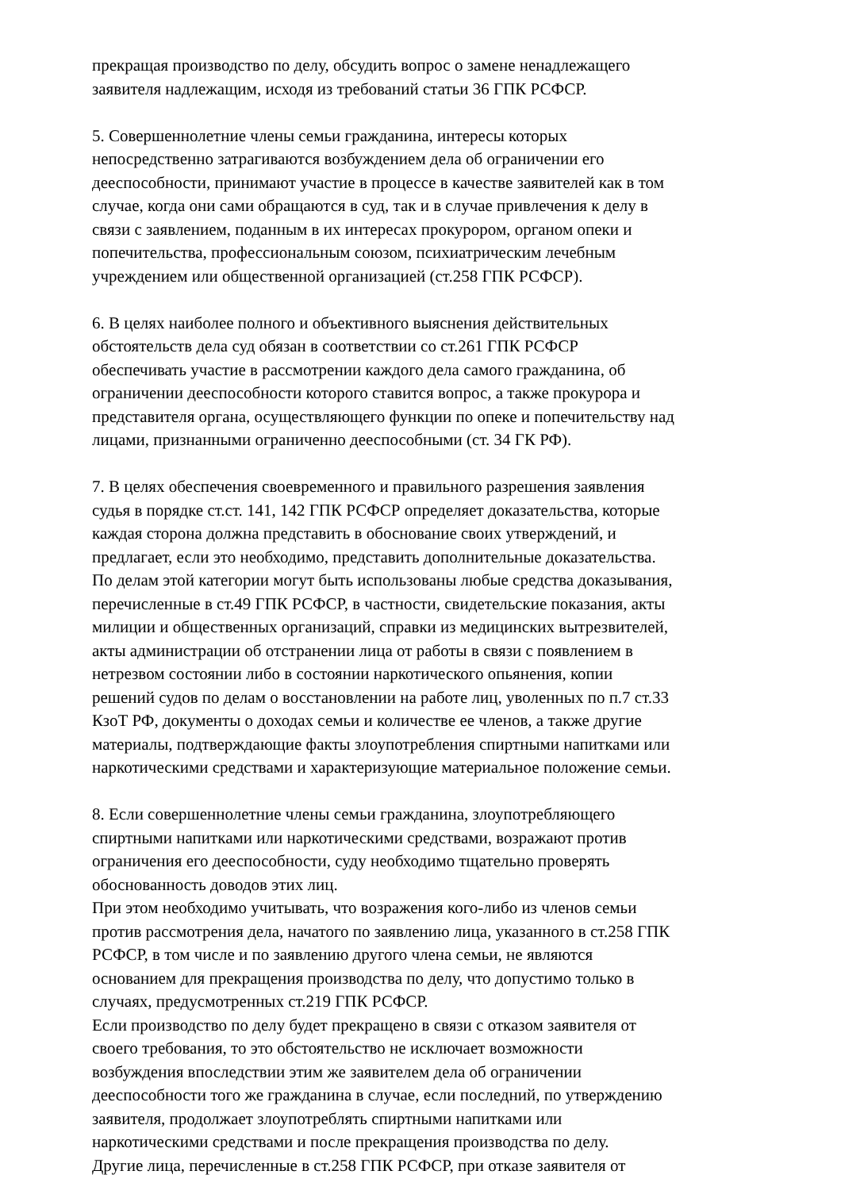прекращая производство по делу, обсудить вопрос о замене ненадлежащего
заявителя надлежащим, исходя из требований статьи 36 ГПК РСФСР.
5. Совершеннолетние члены семьи гражданина, интересы которых
непосредственно затрагиваются возбуждением дела об ограничении его
дееспособности, принимают участие в процессе в качестве заявителей как в том
случае, когда они сами обращаются в суд, так и в случае привлечения к делу в
связи с заявлением, поданным в их интересах прокурором, органом опеки и
попечительства, профессиональным союзом, психиатрическим лечебным
учреждением или общественной организацией (ст.258 ГПК РСФСР).
6. В целях наиболее полного и объективного выяснения действительных
обстоятельств дела суд обязан в соответствии со ст.261 ГПК РСФСР
обеспечивать участие в рассмотрении каждого дела самого гражданина, об
ограничении дееспособности которого ставится вопрос, а также прокурора и
представителя органа, осуществляющего функции по опеке и попечительству над
лицами, признанными ограниченно дееспособными (ст. 34 ГК РФ).
7. В целях обеспечения своевременного и правильного разрешения заявления
судья в порядке ст.ст. 141, 142 ГПК РСФСР определяет доказательства, которые
каждая сторона должна представить в обоснование своих утверждений, и
предлагает, если это необходимо, представить дополнительные доказательства.
По делам этой категории могут быть использованы любые средства доказывания,
перечисленные в ст.49 ГПК РСФСР, в частности, свидетельские показания, акты
милиции и общественных организаций, справки из медицинских вытрезвителей,
акты администрации об отстранении лица от работы в связи с появлением в
нетрезвом состоянии либо в состоянии наркотического опьянения, копии
решений судов по делам о восстановлении на работе лиц, уволенных по п.7 ст.33
КзоТ РФ, документы о доходах семьи и количестве ее членов, а также другие
материалы, подтверждающие факты злоупотребления спиртными напитками или
наркотическими средствами и характеризующие материальное положение семьи.
8. Если совершеннолетние члены семьи гражданина, злоупотребляющего
спиртными напитками или наркотическими средствами, возражают против
ограничения его дееспособности, суду необходимо тщательно проверять
обоснованность доводов этих лиц.
При этом необходимо учитывать, что возражения кого-либо из членов семьи
против рассмотрения дела, начатого по заявлению лица, указанного в ст.258 ГПК
РСФСР, в том числе и по заявлению другого члена семьи, не являются
основанием для прекращения производства по делу, что допустимо только в
случаях, предусмотренных ст.219 ГПК РСФСР.
Если производство по делу будет прекращено в связи с отказом заявителя от
своего требования, то это обстоятельство не исключает возможности
возбуждения впоследствии этим же заявителем дела об ограничении
дееспособности того же гражданина в случае, если последний, по утверждению
заявителя, продолжает злоупотреблять спиртными напитками или
наркотическими средствами и после прекращения производства по делу.
Другие лица, перечисленные в ст.258 ГПК РСФСР, при отказе заявителя от